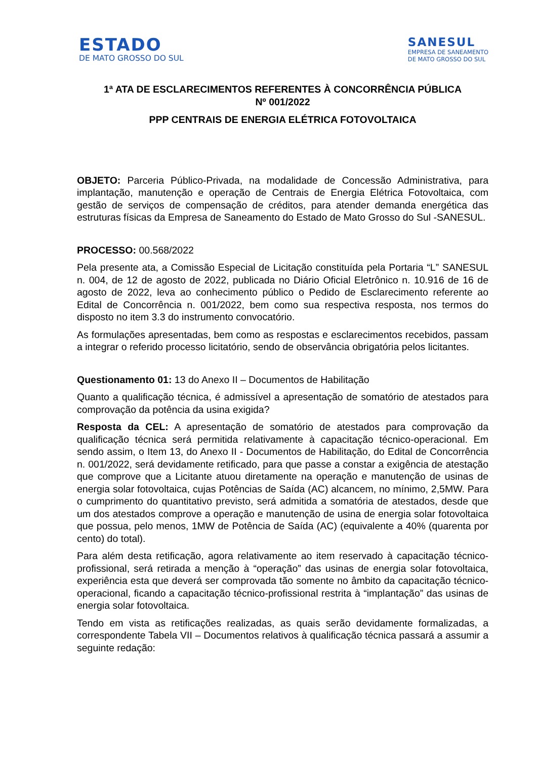ESTADO
DE MATO GROSSO DO SUL
SANESUL
EMPRESA DE SANEAMENTO
DE MATO GROSSO DO SUL
1ª ATA DE ESCLARECIMENTOS REFERENTES À CONCORRÊNCIA PÚBLICA
Nº 001/2022
PPP CENTRAIS DE ENERGIA ELÉTRICA FOTOVOLTAICA
OBJETO: Parceria Público-Privada, na modalidade de Concessão Administrativa, para implantação, manutenção e operação de Centrais de Energia Elétrica Fotovoltaica, com gestão de serviços de compensação de créditos, para atender demanda energética das estruturas físicas da Empresa de Saneamento do Estado de Mato Grosso do Sul -SANESUL.
PROCESSO: 00.568/2022
Pela presente ata, a Comissão Especial de Licitação constituída pela Portaria “L” SANESUL n. 004, de 12 de agosto de 2022, publicada no Diário Oficial Eletrônico n. 10.916 de 16 de agosto de 2022, leva ao conhecimento público o Pedido de Esclarecimento referente ao Edital de Concorrência n. 001/2022, bem como sua respectiva resposta, nos termos do disposto no item 3.3 do instrumento convocatório.
As formulações apresentadas, bem como as respostas e esclarecimentos recebidos, passam a integrar o referido processo licitatório, sendo de observância obrigatória pelos licitantes.
Questionamento 01: 13 do Anexo II – Documentos de Habilitação
Quanto a qualificação técnica, é admissível a apresentação de somatório de atestados para comprovação da potência da usina exigida?
Resposta da CEL: A apresentação de somatório de atestados para comprovação da qualificação técnica será permitida relativamente à capacitação técnico-operacional. Em sendo assim, o Item 13, do Anexo II - Documentos de Habilitação, do Edital de Concorrência n. 001/2022, será devidamente retificado, para que passe a constar a exigência de atestação que comprove que a Licitante atuou diretamente na operação e manutenção de usinas de energia solar fotovoltaica, cujas Potências de Saída (AC) alcancem, no mínimo, 2,5MW. Para o cumprimento do quantitativo previsto, será admitida a somatória de atestados, desde que um dos atestados comprove a operação e manutenção de usina de energia solar fotovoltaica que possua, pelo menos, 1MW de Potência de Saída (AC) (equivalente a 40% (quarenta por cento) do total).
Para além desta retificação, agora relativamente ao item reservado à capacitação técnico-profissional, será retirada a menção à “operação” das usinas de energia solar fotovoltaica, experiência esta que deverá ser comprovada tão somente no âmbito da capacitação técnico-operacional, ficando a capacitação técnico-profissional restrita à “implantação” das usinas de energia solar fotovoltaica.
Tendo em vista as retificações realizadas, as quais serão devidamente formalizadas, a correspondente Tabela VII – Documentos relativos à qualificação técnica passará a assumir a seguinte redação: